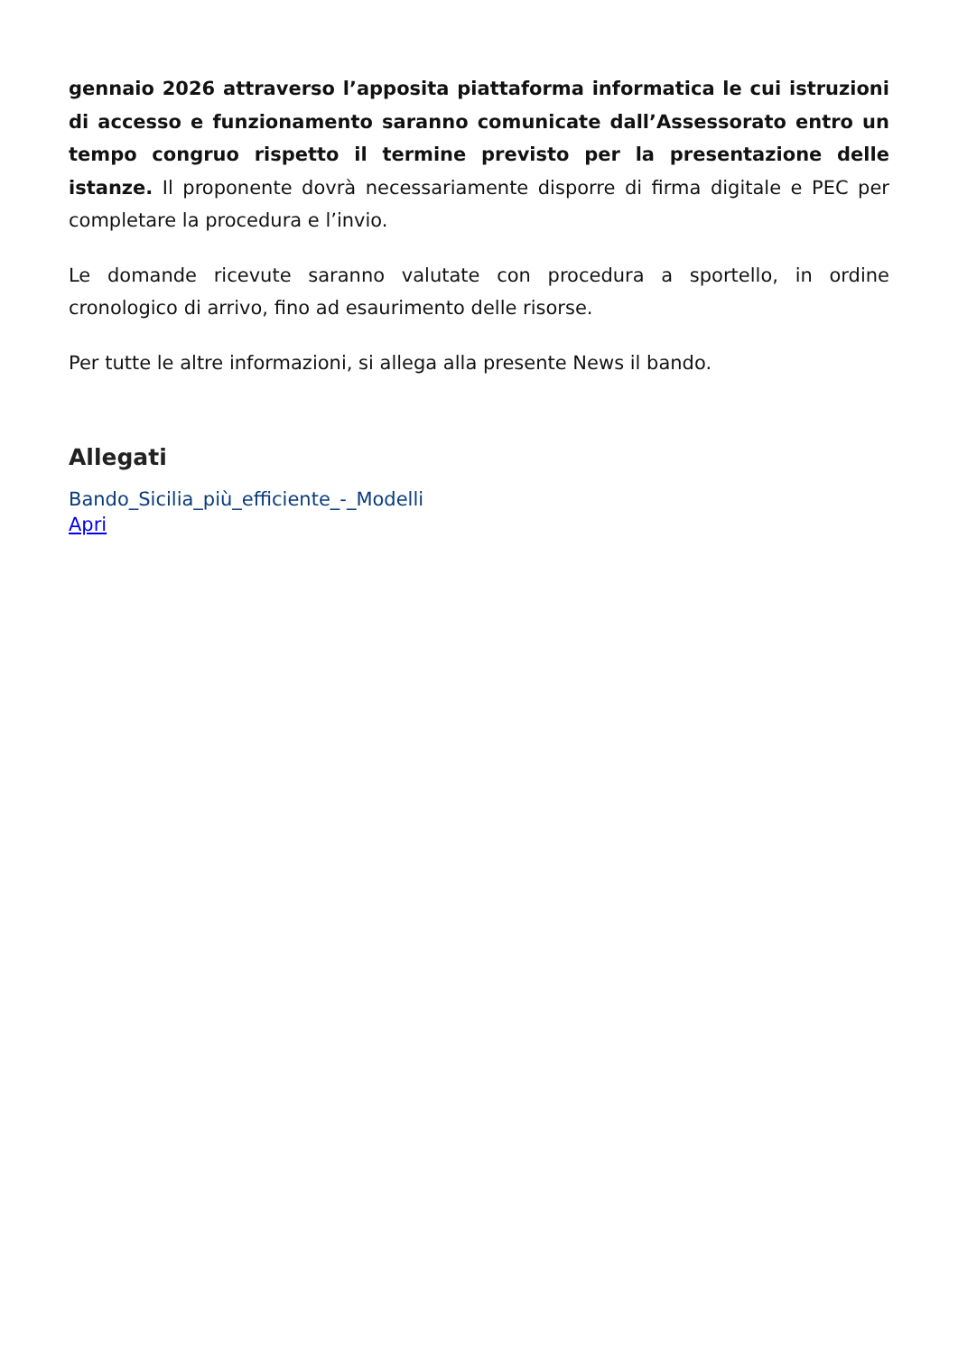gennaio 2026 attraverso l’apposita piattaforma informatica le cui istruzioni di accesso e funzionamento saranno comunicate dall’Assessorato entro un tempo congruo rispetto il termine previsto per la presentazione delle istanze. Il proponente dovrà necessariamente disporre di firma digitale e PEC per completare la procedura e l’invio.
Le domande ricevute saranno valutate con procedura a sportello, in ordine cronologico di arrivo, fino ad esaurimento delle risorse.
Per tutte le altre informazioni, si allega alla presente News il bando.
Allegati
Bando_Sicilia_più_efficiente_-_Modelli
Apri